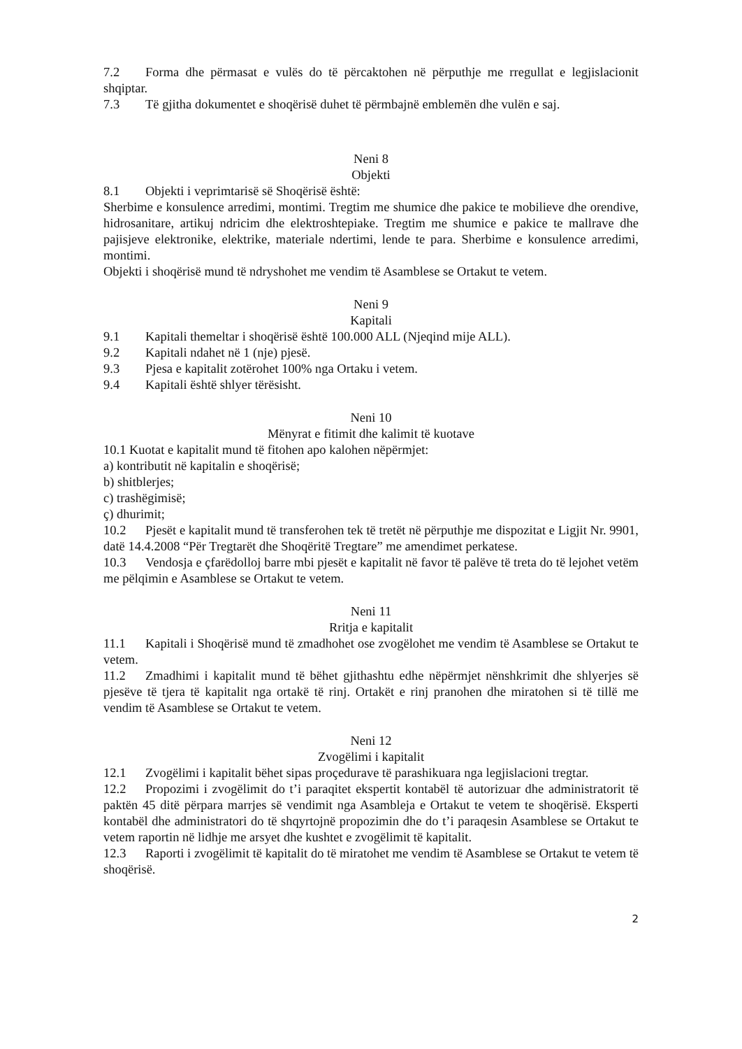7.2 Forma dhe përmasat e vulës do të përcaktohen në përputhje me rregullat e legjislacionit shqiptar.
7.3 Të gjitha dokumentet e shoqërisë duhet të përmbajnë emblemën dhe vulën e saj.
Neni 8
Objekti
8.1 Objekti i veprimtarisë së Shoqërisë është:
Sherbime e konsulence arredimi, montimi. Tregtim me shumice dhe pakice te mobilieve dhe orendive, hidrosanitare, artikuj ndricim dhe elektroshtepiake. Tregtim me shumice e pakice te mallrave dhe pajisjeve elektronike, elektrike, materiale ndertimi, lende te para. Sherbime e konsulence arredimi, montimi.
Objekti i shoqërisë mund të ndryshohet me vendim të Asamblese se Ortakut te vetem.
Neni 9
Kapitali
9.1 Kapitali themeltar i shoqërisë është 100.000 ALL (Njeqind mije ALL).
9.2 Kapitali ndahet në 1 (nje) pjesë.
9.3 Pjesa e kapitalit zotërohet 100% nga Ortaku i vetem.
9.4 Kapitali është shlyer tërësisht.
Neni 10
Mënyrat e fitimit dhe kalimit të kuotave
10.1 Kuotat e kapitalit mund të fitohen apo kalohen nëpërmjet:
a) kontributit në kapitalin e shoqërisë;
b) shitblerjes;
c) trashëgimisë;
ç) dhurimit;
10.2 Pjesët e kapitalit mund të transferohen tek të tretët në përputhje me dispozitat e Ligjit Nr. 9901, datë 14.4.2008 “Për Tregtarët dhe Shoqëritë Tregtare” me amendimet perkatese.
10.3 Vendosja e çfarëdolloj barre mbi pjesët e kapitalit në favor të palëve të treta do të lejohet vetëm me pëlqimin e Asamblese se Ortakut te vetem.
Neni 11
Rritja e kapitalit
11.1 Kapitali i Shoqërisë mund të zmadhohet ose zvogëlohet me vendim të Asamblese se Ortakut te vetem.
11.2 Zmadhimi i kapitalit mund të bëhet gjithashtu edhe nëpërmjet nënshkrimit dhe shlyerjes së pjesëve të tjera të kapitalit nga ortakë të rinj. Ortakët e rinj pranohen dhe miratohen si të tillë me vendim të Asamblese se Ortakut te vetem.
Neni 12
Zvogëlimi i kapitalit
12.1 Zvogëlimi i kapitalit bëhet sipas proçedurave të parashikuara nga legjislacioni tregtar.
12.2 Propozimi i zvogëlimit do t’i paraqitet ekspertit kontabël të autorizuar dhe administratorit të paktën 45 ditë përpara marrjes së vendimit nga Asambleja e Ortakut te vetem te shoqërisë. Eksperti kontabël dhe administratori do të shqyrtojnë propozimin dhe do t’i paraqesin Asamblese se Ortakut te vetem raportin në lidhje me arsyet dhe kushtet e zvogëlimit të kapitalit.
12.3 Raporti i zvogëlimit të kapitalit do të miratohet me vendim të Asamblese se Ortakut te vetem të shoqërisë.
2